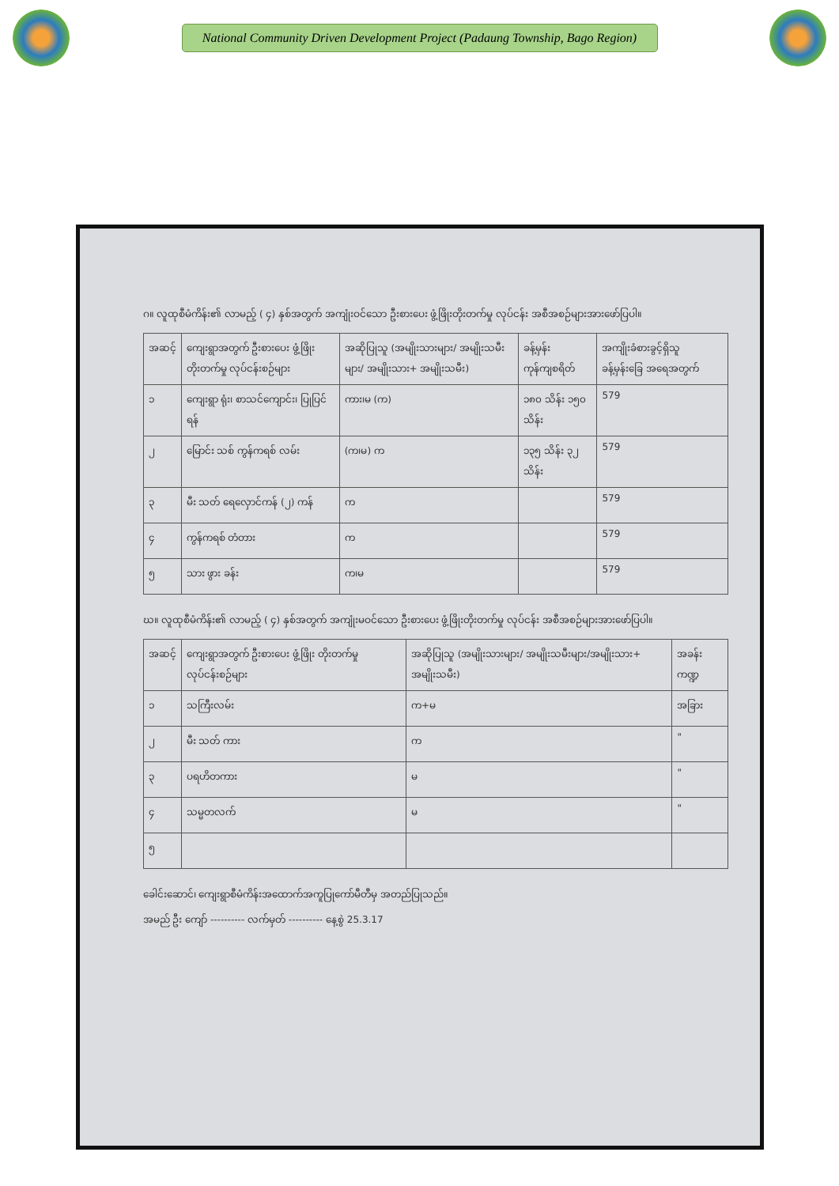National Community Driven Development Project (Padaung Township, Bago Region)
ဂ။ လူထုစီမံကိန်း၏ လာမည့် ( ၄) နှစ်အတွက် အကျုံးဝင်သော ဦးစားပေး ဖွံ့ဖြိုးတိုးတက်မှု လုပ်ငန်း အစီအစဉ်များအားဖော်ပြပါ။
| အဆင့် | ကျေးရွာအတွက် ဦးစားပေး ဖွံ့ဖြိုးတိုးတက်မှု လုပ်ငန်းစဉ်များ | အဆိုပြုသူ (အမျိုးသားများ/ အမျိုးသမီးများ/ အမျိုးသား+ အမျိုးသမီး) | ခန့်မှန်းကုန်ကျစရိတ် | အကျိုးခံစားခွင့်ရှိသူ ခန့်မှန်းခြေ အရေအတွက် |
| --- | --- | --- | --- | --- |
| ၁ | ကျေးရွာ ရုံး၊ စာသင်ကျောင်း၊ ပြုပြင်ရန် | ကား၊မ (က) | ၁၈၀ သိန်း ၁၅၀ သိန်း | 579 |
| ၂ | မြောင်း သစ် ကွန်ကရစ် လမ်း | (က၊မ) က | ၁၃၅ သိန်း ၃၂ သိန်း | 579 |
| ၃ | မီး သတ် ရေလှောင်ကန် (၂) ကန် | က | | 579 |
| ၄ | ကွန်ကရစ် တံတား | က | | 579 |
| ၅ | သား ဖွား ခန်း | က၊မ | | 579 |
ဃ။ လူထုစီမံကိန်း၏ လာမည့် ( ၄) နှစ်အတွက် အကျုံးမဝင်သော ဦးစားပေး ဖွံ့ဖြိုးတိုးတက်မှု လုပ်ငန်း အစီအစဉ်များအားဖော်ပြပါ။
| အဆင့် | ကျေးရွာအတွက် ဦးစားပေး ဖွံ့ဖြိုး တိုးတက်မှု လုပ်ငန်းစဉ်များ | အဆိုပြုသူ (အမျိုးသားများ/ အမျိုးသမီးများ/အမျိုးသား+ အမျိုးသမီး) | အခန်းကဏ္ဍ |
| --- | --- | --- | --- |
| ၁ | သကြီးလမ်း | က+မ | အခြား |
| ၂ | မီး သတ် ကား | က | " |
| ၃ | ပရဟိတကား | မ | " |
| ၄ | သမ္မတလက် | မ | " |
| ၅ | | | |
ခေါင်းဆောင်၊ ကျေးရွာစီမံကိန်းအထောက်အကူပြုကော်မီတီမှ အတည်ပြုသည်။
အမည် ဦး ကျော် ---------- လက်မှတ် ---------- နေ့စွဲ 25.3.17